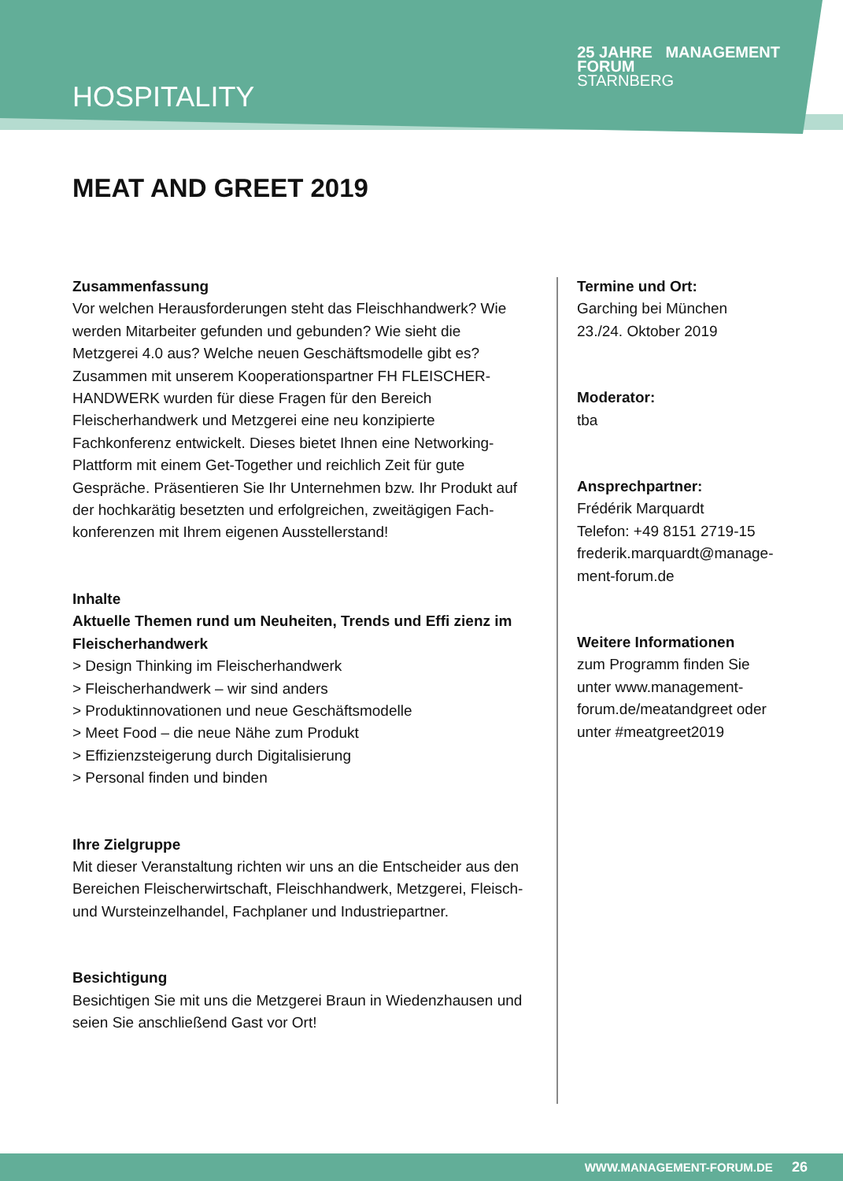HOSPITALITY
25 JAHRE MANAGEMENT
FORUM
STARNBERG
MEAT AND GREET 2019
Zusammenfassung
Vor welchen Herausforderungen steht das Fleischhandwerk? Wie werden Mitarbeiter gefunden und gebunden? Wie sieht die Metzgerei 4.0 aus? Welche neuen Geschäftsmodelle gibt es? Zusammen mit unserem Kooperationspartner FH FLEISCHER-HANDWERK wurden für diese Fragen für den Bereich Fleischerhandwerk und Metzgerei eine neu konzipierte Fachkonferenz entwickelt. Dieses bietet Ihnen eine Networking-Plattform mit einem Get-Together und reichlich Zeit für gute Gespräche. Präsentieren Sie Ihr Unternehmen bzw. Ihr Produkt auf der hochkarätig besetzten und erfolgreichen, zweitägigen Fach-konferenzen mit Ihrem eigenen Ausstellerstand!
Inhalte
Aktuelle Themen rund um Neuheiten, Trends und Effi zienz im Fleischerhandwerk
> Design Thinking im Fleischerhandwerk
> Fleischerhandwerk – wir sind anders
> Produktinnovationen und neue Geschäftsmodelle
> Meet Food – die neue Nähe zum Produkt
> Effizienzsteigerung durch Digitalisierung
> Personal finden und binden
Ihre Zielgruppe
Mit dieser Veranstaltung richten wir uns an die Entscheider aus den Bereichen Fleischerwirtschaft, Fleischhandwerk, Metzgerei, Fleisch- und Wursteinzelhandel, Fachplaner und Industriepartner.
Besichtigung
Besichtigen Sie mit uns die Metzgerei Braun in Wiedenzhausen und seien Sie anschließend Gast vor Ort!
Termine und Ort:
Garching bei München
23./24. Oktober 2019
Moderator:
tba
Ansprechpartner:
Frédérik Marquardt
Telefon: +49 8151 2719-15
frederik.marquardt@manage-ment-forum.de
Weitere Informationen
zum Programm finden Sie unter www.management-forum.de/meatandgreet oder unter #meatgreet2019
WWW.MANAGEMENT-FORUM.DE 26